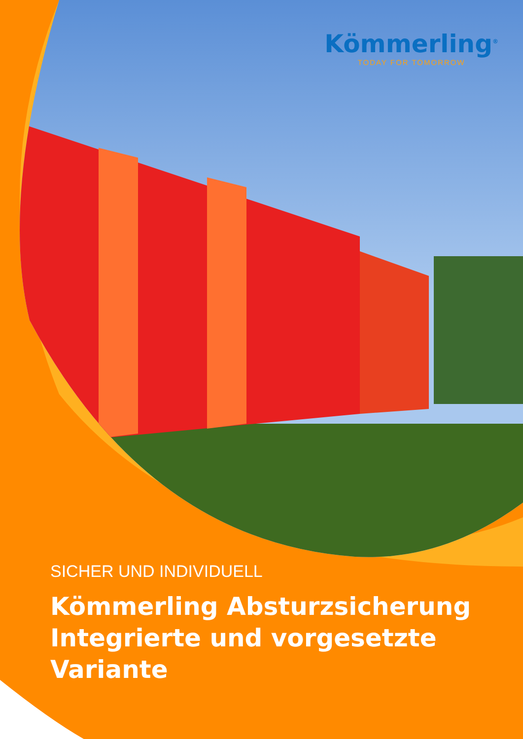Kömmerling<sup>®</sup>
TODAY FOR TOMORROW
SICHER UND INDIVIDUELL
Kömmerling Absturzsicherung
Integrierte und vorgesetzte Variante